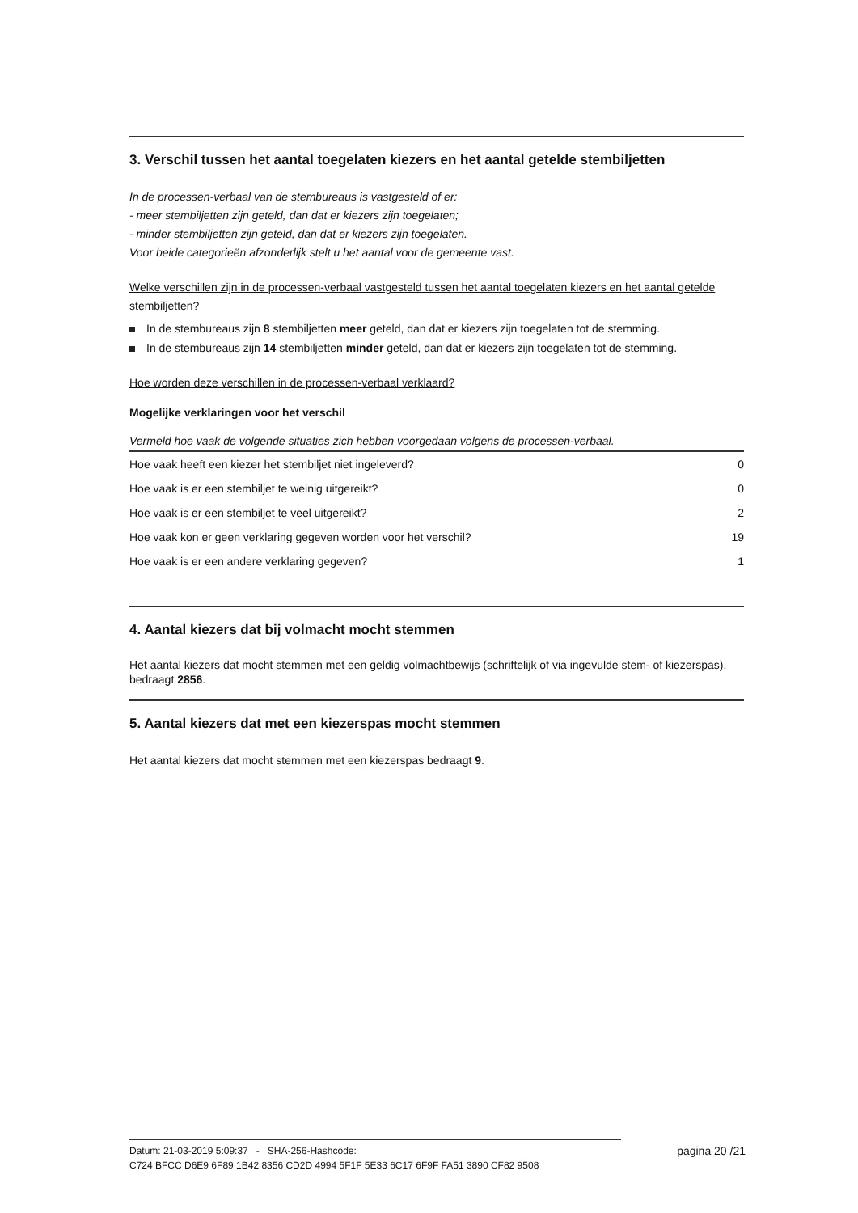3. Verschil tussen het aantal toegelaten kiezers en het aantal getelde stembiljetten
In de processen-verbaal van de stembureaus is vastgesteld of er:
- meer stembiljetten zijn geteld, dan dat er kiezers zijn toegelaten;
- minder stembiljetten zijn geteld, dan dat er kiezers zijn toegelaten.
Voor beide categorieën afzonderlijk stelt u het aantal voor de gemeente vast.
Welke verschillen zijn in de processen-verbaal vastgesteld tussen het aantal toegelaten kiezers en het aantal getelde stembiljetten?
In de stembureaus zijn 8 stembiljetten meer geteld, dan dat er kiezers zijn toegelaten tot de stemming.
In de stembureaus zijn 14 stembiljetten minder geteld, dan dat er kiezers zijn toegelaten tot de stemming.
Hoe worden deze verschillen in de processen-verbaal verklaard?
Mogelijke verklaringen voor het verschil
Vermeld hoe vaak de volgende situaties zich hebben voorgedaan volgens de processen-verbaal.
| Hoe vaak heeft een kiezer het stembiljet niet ingeleverd? | 0 |
| Hoe vaak is er een stembiljet te weinig uitgereikt? | 0 |
| Hoe vaak is er een stembiljet te veel uitgereikt? | 2 |
| Hoe vaak kon er geen verklaring gegeven worden voor het verschil? | 19 |
| Hoe vaak is er een andere verklaring gegeven? | 1 |
4. Aantal kiezers dat bij volmacht mocht stemmen
Het aantal kiezers dat mocht stemmen met een geldig volmachtbewijs (schriftelijk of via ingevulde stem- of kiezerspas), bedraagt 2856.
5. Aantal kiezers dat met een kiezerspas mocht stemmen
Het aantal kiezers dat mocht stemmen met een kiezerspas bedraagt 9.
Datum: 21-03-2019 5:09:37 - SHA-256-Hashcode:
C724 BFCC D6E9 6F89 1B42 8356 CD2D 4994 5F1F 5E33 6C17 6F9F FA51 3890 CF82 9508
pagina 20 /21